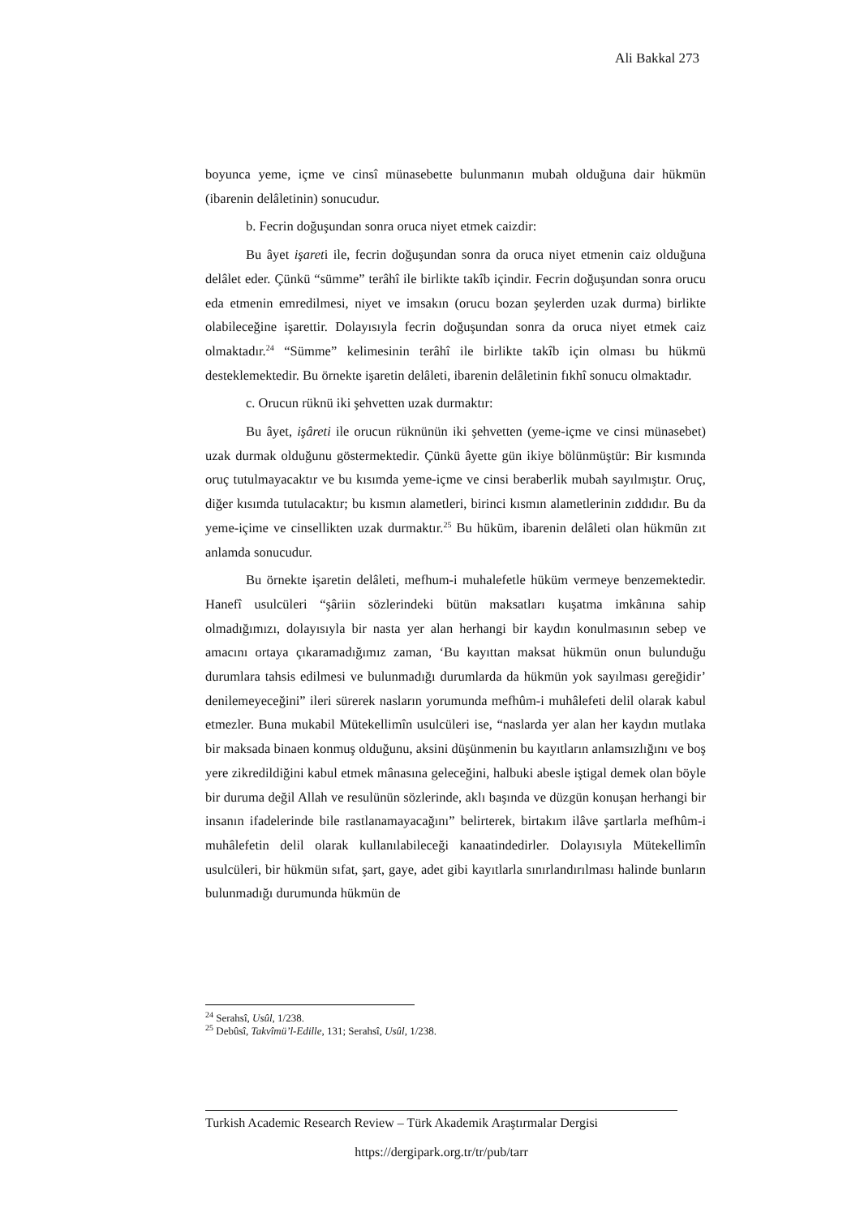Ali Bakkal 273
boyunca yeme, içme ve cinsî münasebette bulunmanın mubah olduğuna dair hükmün (ibarenin delâletinin) sonucudur.
b. Fecrin doğuşundan sonra oruca niyet etmek caizdir:
Bu âyet işareti ile, fecrin doğuşundan sonra da oruca niyet etmenin caiz olduğuna delâlet eder. Çünkü “sümme” terâhî ile birlikte takîb içindir. Fecrin doğuşundan sonra orucu eda etmenin emredilmesi, niyet ve imsakın (orucu bozan şeylerden uzak durma) birlikte olabileceğine işarettir. Dolayısıyla fecrin doğuşundan sonra da oruca niyet etmek caiz olmaktadır.<sup>24</sup> “Sümme” kelimesinin terâhî ile birlikte takîb için olması bu hükmü desteklemektedir. Bu örnekte işaretin delâleti, ibarenin delâletinin fıkhî sonucu olmaktadır.
c. Orucun rüknü iki şehvetten uzak durmaktır:
Bu âyet, işâreti ile orucun rüknünün iki şehvetten (yeme-içme ve cinsi münasebet) uzak durmak olduğunu göstermektedir. Çünkü âyette gün ikiye bölünmüştür: Bir kısmında oruç tutulmayacaktır ve bu kısımda yeme-içme ve cinsi beraberlik mubah sayılmıştır. Oruç, diğer kısımda tutulacaktır; bu kısmın alametleri, birinci kısmın alametlerinin zıddıdır. Bu da yeme-içime ve cinsellikten uzak durmaktır.<sup>25</sup> Bu hüküm, ibarenin delâleti olan hükmün zıt anlamda sonucudur.
Bu örnekte işaretin delâleti, mefhum-i muhalefetle hüküm vermeye benzemektedir. Hanefî usulcüleri “şâriin sözlerindeki bütün maksatları kuşatma imkânına sahip olmadığımızı, dolayısıyla bir nasta yer alan herhangi bir kaydın konulmasının sebep ve amacını ortaya çıkaramadığımız zaman, ‘Bu kayıttan maksat hükmün onun bulunduğu durumlara tahsis edilmesi ve bulunmadığı durumlarda da hükmün yok sayılması gereğidir’ denilemeyeceğini” ileri sürerek nasların yorumunda mefhûm-i muhâlefeti delil olarak kabul etmezler. Buna mukabil Mütekellimîn usulcüleri ise, “naslarda yer alan her kaydın mutlaka bir maksada binaen konmuş olduğunu, aksini düşünmenin bu kayıtların anlamsızlığını ve boş yere zikredildiğini kabul etmek mânasına geleceğini, halbuki abesle iştigal demek olan böyle bir duruma değil Allah ve resulünün sözlerinde, aklı başında ve düzgün konuşan herhangi bir insanın ifadelerinde bile rastlanamayacağını” belirterek, birtakım ilâve şartlarla mefhûm-i muhâlefetin delil olarak kullanılabileceği kanaatindedirler. Dolayısıyla Mütekellimîn usulcüleri, bir hükmün sıfat, şart, gaye, adet gibi kayıtlarla sınırlandırılması halinde bunların bulunmadığı durumunda hükmün de
<sup>24</sup> Serahsî, Usûl, 1/238.
<sup>25</sup> Debûsî, Takvîmü’l-Edille, 131; Serahsî, Usûl, 1/238.
Turkish Academic Research Review – Türk Akademik Araştırmalar Dergisi
https://dergipark.org.tr/tr/pub/tarr